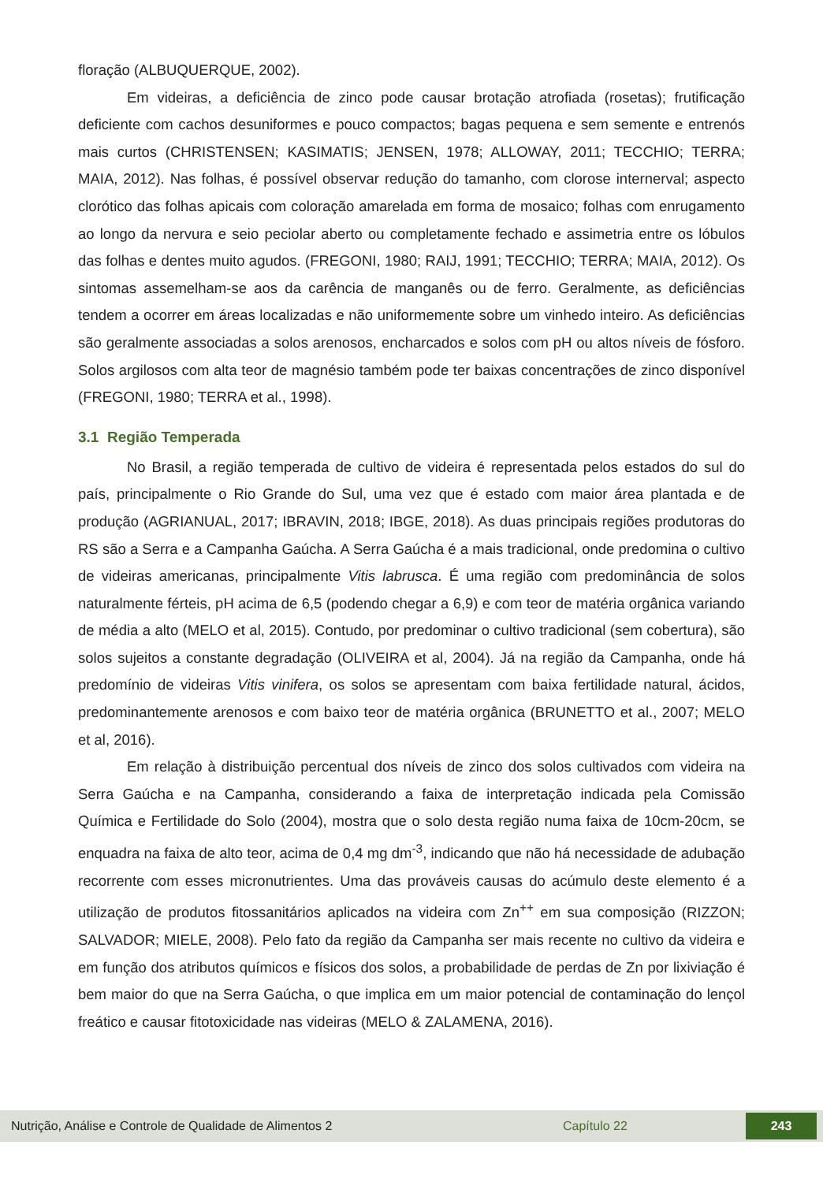floração (ALBUQUERQUE, 2002).
Em videiras, a deficiência de zinco pode causar brotação atrofiada (rosetas); frutificação deficiente com cachos desuniformes e pouco compactos; bagas pequena e sem semente e entrenós mais curtos (CHRISTENSEN; KASIMATIS; JENSEN, 1978; ALLOWAY, 2011; TECCHIO; TERRA; MAIA, 2012). Nas folhas, é possível observar redução do tamanho, com clorose internerval; aspecto clorótico das folhas apicais com coloração amarelada em forma de mosaico; folhas com enrugamento ao longo da nervura e seio peciolar aberto ou completamente fechado e assimetria entre os lóbulos das folhas e dentes muito agudos. (FREGONI, 1980; RAIJ, 1991; TECCHIO; TERRA; MAIA, 2012). Os sintomas assemelham-se aos da carência de manganês ou de ferro. Geralmente, as deficiências tendem a ocorrer em áreas localizadas e não uniformemente sobre um vinhedo inteiro. As deficiências são geralmente associadas a solos arenosos, encharcados e solos com pH ou altos níveis de fósforo. Solos argilosos com alta teor de magnésio também pode ter baixas concentrações de zinco disponível (FREGONI, 1980; TERRA et al., 1998).
3.1 Região Temperada
No Brasil, a região temperada de cultivo de videira é representada pelos estados do sul do país, principalmente o Rio Grande do Sul, uma vez que é estado com maior área plantada e de produção (AGRIANUAL, 2017; IBRAVIN, 2018; IBGE, 2018). As duas principais regiões produtoras do RS são a Serra e a Campanha Gaúcha. A Serra Gaúcha é a mais tradicional, onde predomina o cultivo de videiras americanas, principalmente Vitis labrusca. É uma região com predominância de solos naturalmente férteis, pH acima de 6,5 (podendo chegar a 6,9) e com teor de matéria orgânica variando de média a alto (MELO et al, 2015). Contudo, por predominar o cultivo tradicional (sem cobertura), são solos sujeitos a constante degradação (OLIVEIRA et al, 2004). Já na região da Campanha, onde há predomínio de videiras Vitis vinifera, os solos se apresentam com baixa fertilidade natural, ácidos, predominantemente arenosos e com baixo teor de matéria orgânica (BRUNETTO et al., 2007; MELO et al, 2016).
Em relação à distribuição percentual dos níveis de zinco dos solos cultivados com videira na Serra Gaúcha e na Campanha, considerando a faixa de interpretação indicada pela Comissão Química e Fertilidade do Solo (2004), mostra que o solo desta região numa faixa de 10cm-20cm, se enquadra na faixa de alto teor, acima de 0,4 mg dm<sup>-3</sup>, indicando que não há necessidade de adubação recorrente com esses micronutrientes. Uma das prováveis causas do acúmulo deste elemento é a utilização de produtos fitossanitários aplicados na videira com Zn<sup>++</sup> em sua composição (RIZZON; SALVADOR; MIELE, 2008). Pelo fato da região da Campanha ser mais recente no cultivo da videira e em função dos atributos químicos e físicos dos solos, a probabilidade de perdas de Zn por lixiviação é bem maior do que na Serra Gaúcha, o que implica em um maior potencial de contaminação do lençol freático e causar fitotoxicidade nas videiras (MELO & ZALAMENA, 2016).
Nutrição, Análise e Controle de Qualidade de Alimentos 2 Capítulo 22 243